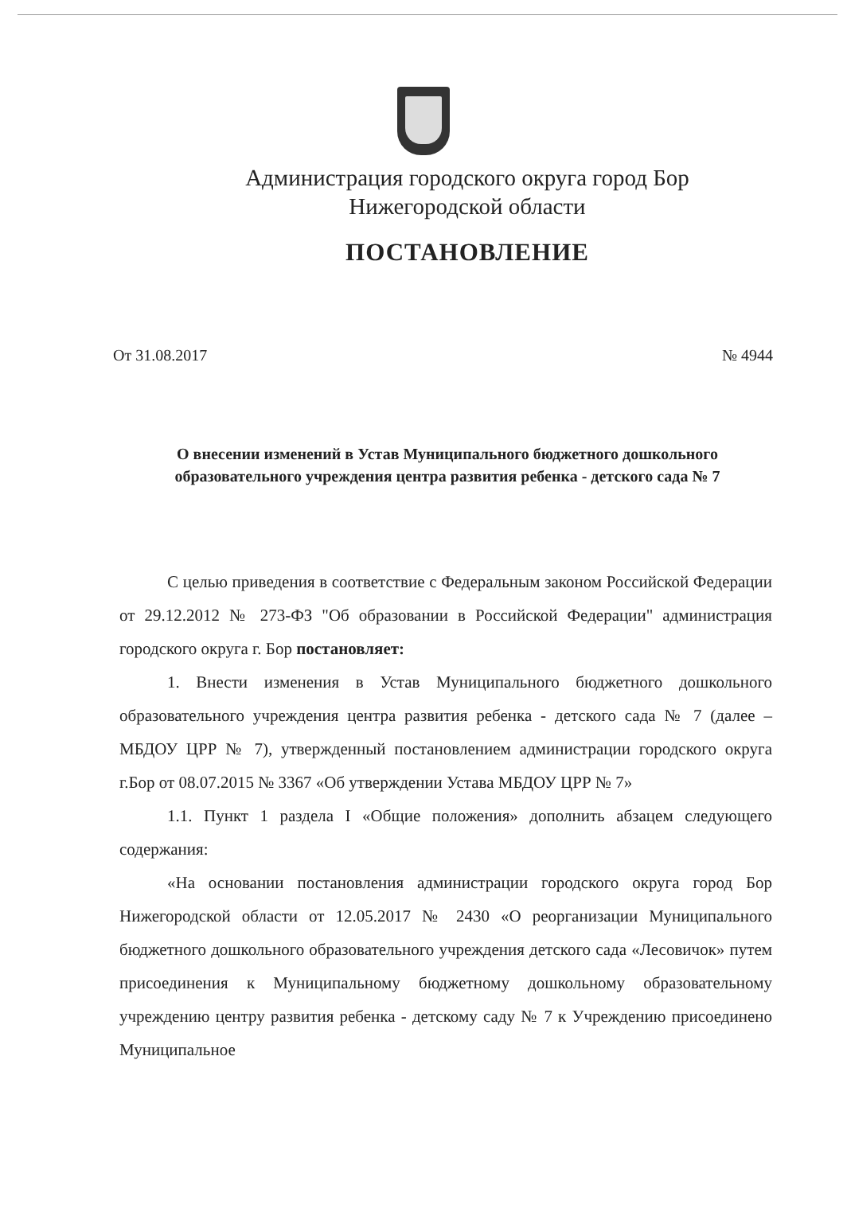Администрация городского округа город Бор
Нижегородской области
ПОСТАНОВЛЕНИЕ
От 31.08.2017 № 4944
О внесении изменений в Устав Муниципального бюджетного дошкольного образовательного учреждения центра развития ребенка - детского сада № 7
С целью приведения в соответствие с Федеральным законом Российской Федерации от 29.12.2012 № 273-ФЗ "Об образовании в Российской Федерации" администрация городского округа г. Бор постановляет:
1. Внести изменения в Устав Муниципального бюджетного дошкольного образовательного учреждения центра развития ребенка - детского сада № 7 (далее – МБДОУ ЦРР № 7), утвержденный постановлением администрации городского округа г.Бор от 08.07.2015 № 3367 «Об утверждении Устава МБДОУ ЦРР № 7»
1.1. Пункт 1 раздела I «Общие положения» дополнить абзацем следующего содержания:
«На основании постановления администрации городского округа город Бор Нижегородской области от 12.05.2017 № 2430 «О реорганизации Муниципального бюджетного дошкольного образовательного учреждения детского сада «Лесовичок» путем присоединения к Муниципальному бюджетному дошкольному образовательному учреждению центру развития ребенка - детскому саду № 7 к Учреждению присоединено Муниципальное